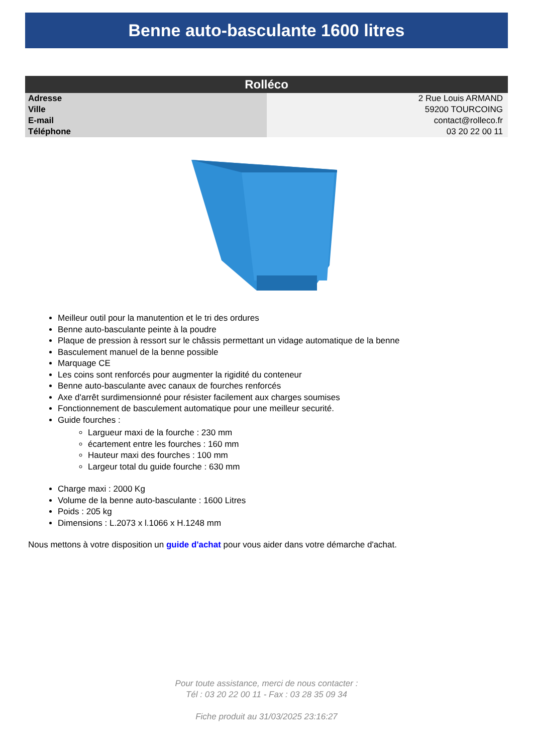Benne auto-basculante 1600 litres
| Rolléco | |
| --- | --- |
| Adresse | 2 Rue Louis ARMAND |
| Ville | 59200 TOURCOING |
| E-mail | contact@rolleco.fr |
| Téléphone | 03 20 22 00 11 |
Meilleur outil pour la manutention et le tri des ordures
Benne auto-basculante peinte à la poudre
Plaque de pression à ressort sur le châssis permettant un vidage automatique de la benne
Basculement manuel de la benne possible
Marquage CE
Les coins sont renforcés pour augmenter la rigidité du conteneur
Benne auto-basculante avec canaux de fourches renforcés
Axe d'arrêt surdimensionné pour résister facilement aux charges soumises
Fonctionnement de basculement automatique pour une meilleur securité.
Guide fourches :
Largueur maxi de la fourche : 230 mm
écartement entre les fourches : 160 mm
Hauteur maxi des fourches : 100 mm
Largeur total du guide fourche : 630 mm
Charge maxi : 2000 Kg
Volume de la benne auto-basculante : 1600 Litres
Poids : 205 kg
Dimensions : L.2073 x l.1066 x H.1248 mm
Nous mettons à votre disposition un guide d'achat pour vous aider dans votre démarche d'achat.
Pour toute assistance, merci de nous contacter :
Tél : 03 20 22 00 11 - Fax : 03 28 35 09 34
Fiche produit au 31/03/2025 23:16:27